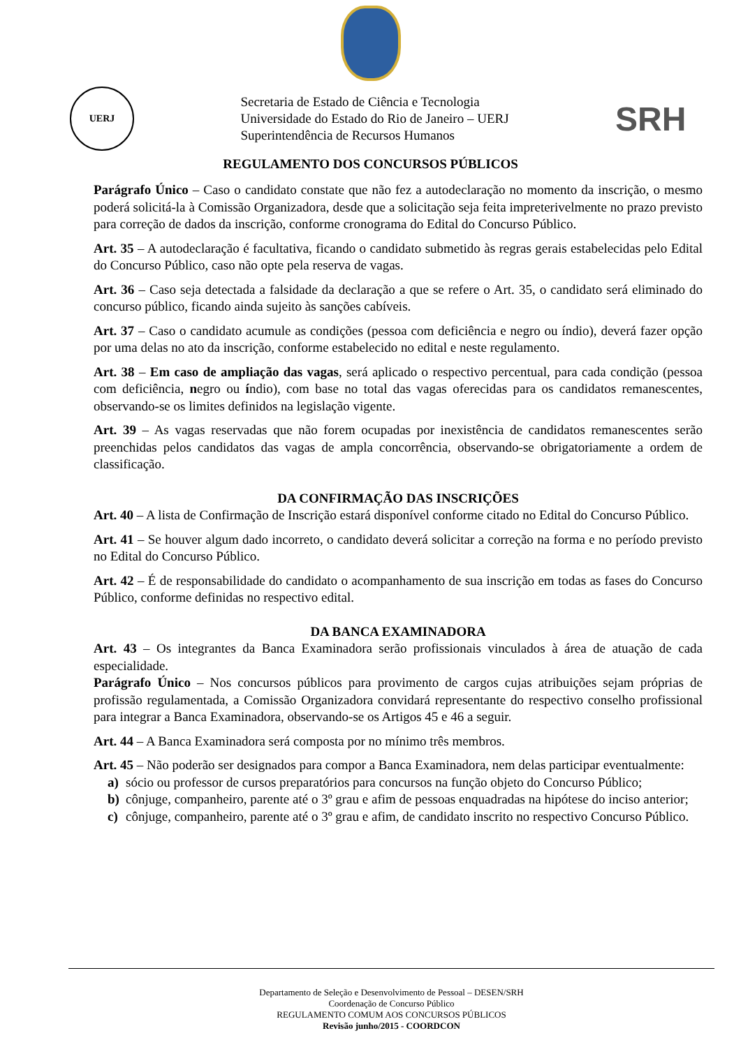UERJ
Secretaria de Estado de Ciência e Tecnologia
Universidade do Estado do Rio de Janeiro – UERJ
Superintendência de Recursos Humanos
SRH
REGULAMENTO DOS CONCURSOS PÚBLICOS
Parágrafo Único – Caso o candidato constate que não fez a autodeclaração no momento da inscrição, o mesmo poderá solicitá-la à Comissão Organizadora, desde que a solicitação seja feita impreterivelmente no prazo previsto para correção de dados da inscrição, conforme cronograma do Edital do Concurso Público.
Art. 35 – A autodeclaração é facultativa, ficando o candidato submetido às regras gerais estabelecidas pelo Edital do Concurso Público, caso não opte pela reserva de vagas.
Art. 36 – Caso seja detectada a falsidade da declaração a que se refere o Art. 35, o candidato será eliminado do concurso público, ficando ainda sujeito às sanções cabíveis.
Art. 37 – Caso o candidato acumule as condições (pessoa com deficiência e negro ou índio), deverá fazer opção por uma delas no ato da inscrição, conforme estabelecido no edital e neste regulamento.
Art. 38 – Em caso de ampliação das vagas, será aplicado o respectivo percentual, para cada condição (pessoa com deficiência, negro ou índio), com base no total das vagas oferecidas para os candidatos remanescentes, observando-se os limites definidos na legislação vigente.
Art. 39 – As vagas reservadas que não forem ocupadas por inexistência de candidatos remanescentes serão preenchidas pelos candidatos das vagas de ampla concorrência, observando-se obrigatoriamente a ordem de classificação.
DA CONFIRMAÇÃO DAS INSCRIÇÕES
Art. 40 – A lista de Confirmação de Inscrição estará disponível conforme citado no Edital do Concurso Público.
Art. 41 – Se houver algum dado incorreto, o candidato deverá solicitar a correção na forma e no período previsto no Edital do Concurso Público.
Art. 42 – É de responsabilidade do candidato o acompanhamento de sua inscrição em todas as fases do Concurso Público, conforme definidas no respectivo edital.
DA BANCA EXAMINADORA
Art. 43 – Os integrantes da Banca Examinadora serão profissionais vinculados à área de atuação de cada especialidade.
Parágrafo Único – Nos concursos públicos para provimento de cargos cujas atribuições sejam próprias de profissão regulamentada, a Comissão Organizadora convidará representante do respectivo conselho profissional para integrar a Banca Examinadora, observando-se os Artigos 45 e 46 a seguir.
Art. 44 – A Banca Examinadora será composta por no mínimo três membros.
Art. 45 – Não poderão ser designados para compor a Banca Examinadora, nem delas participar eventualmente:
a) sócio ou professor de cursos preparatórios para concursos na função objeto do Concurso Público;
b) cônjuge, companheiro, parente até o 3º grau e afim de pessoas enquadradas na hipótese do inciso anterior;
c) cônjuge, companheiro, parente até o 3º grau e afim, de candidato inscrito no respectivo Concurso Público.
Departamento de Seleção e Desenvolvimento de Pessoal – DESEN/SRH
Coordenação de Concurso Público
REGULAMENTO COMUM AOS CONCURSOS PÚBLICOS
Revisão junho/2015 - COORDCON